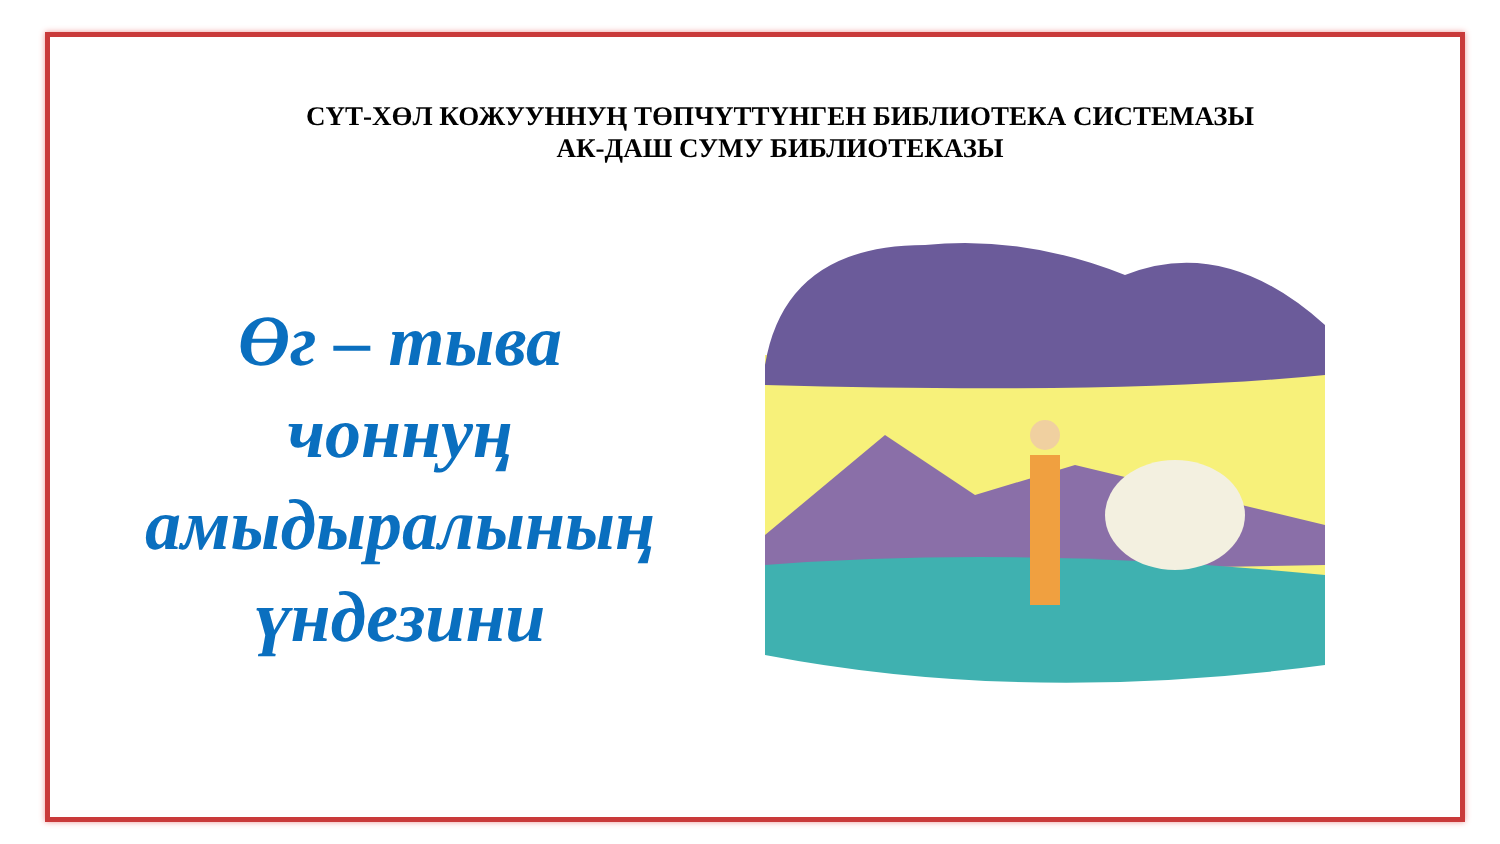СҮТ-ХӨЛ КОЖУУННУҢ ТӨПЧҮТТҮНГЕН БИБЛИОТЕКА СИСТЕМАЗЫ
АК-ДАШ СУМУ БИБЛИОТЕКАЗЫ
Өг – тыва
чоннуң
амыдыралының
үндезини